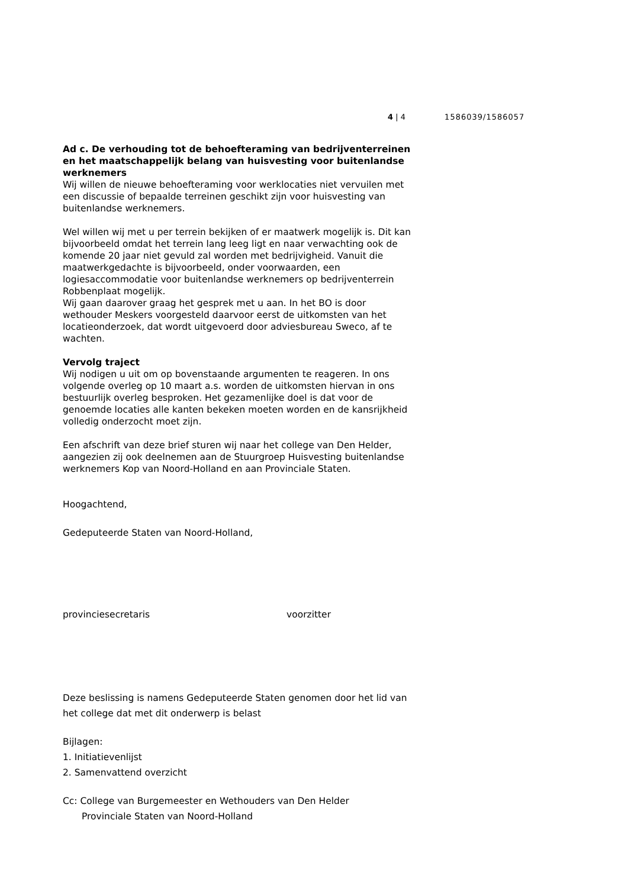4 | 4 1586039/1586057
Ad c. De verhouding tot de behoefteraming van bedrijventerreinen en het maatschappelijk belang van huisvesting voor buitenlandse werknemers
Wij willen de nieuwe behoefteraming voor werklocaties niet vervuilen met een discussie of bepaalde terreinen geschikt zijn voor huisvesting van buitenlandse werknemers.
Wel willen wij met u per terrein bekijken of er maatwerk mogelijk is. Dit kan bijvoorbeeld omdat het terrein lang leeg ligt en naar verwachting ook de komende 20 jaar niet gevuld zal worden met bedrijvigheid. Vanuit die maatwerkgedachte is bijvoorbeeld, onder voorwaarden, een logiesaccommodatie voor buitenlandse werknemers op bedrijventerrein Robbenplaat mogelijk.
Wij gaan daarover graag het gesprek met u aan. In het BO is door wethouder Meskers voorgesteld daarvoor eerst de uitkomsten van het locatieonderzoek, dat wordt uitgevoerd door adviesbureau Sweco, af te wachten.
Vervolg traject
Wij nodigen u uit om op bovenstaande argumenten te reageren. In ons volgende overleg op 10 maart a.s. worden de uitkomsten hiervan in ons bestuurlijk overleg besproken. Het gezamenlijke doel is dat voor de genoemde locaties alle kanten bekeken moeten worden en de kansrijkheid volledig onderzocht moet zijn.
Een afschrift van deze brief sturen wij naar het college van Den Helder, aangezien zij ook deelnemen aan de Stuurgroep Huisvesting buitenlandse werknemers Kop van Noord-Holland en aan Provinciale Staten.
Hoogachtend,
Gedeputeerde Staten van Noord-Holland,
provinciesecretaris voorzitter
Deze beslissing is namens Gedeputeerde Staten genomen door het lid van het college dat met dit onderwerp is belast
Bijlagen:
1. Initiatievenlijst
2. Samenvattend overzicht
Cc: College van Burgemeester en Wethouders van Den Helder
Provinciale Staten van Noord-Holland